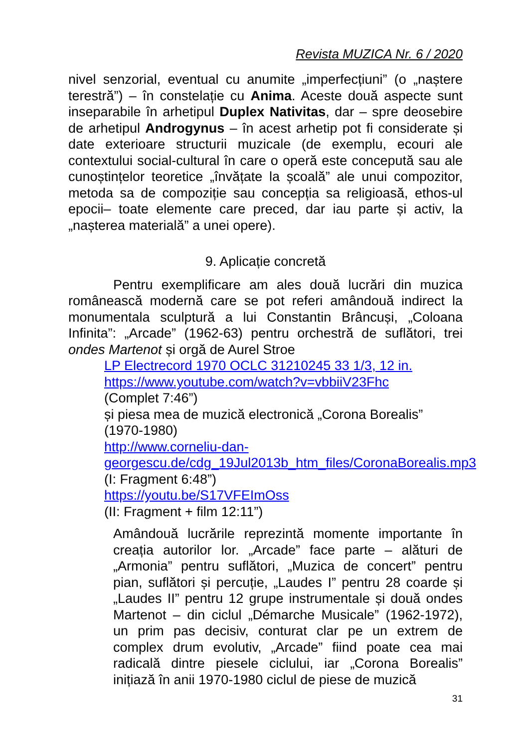Revista MUZICA Nr. 6 / 2020
nivel senzorial, eventual cu anumite „imperfecțiuni” (o „naștere terestră”) – în constelație cu Anima. Aceste două aspecte sunt inseparabile în arhetipul Duplex Nativitas, dar – spre deosebire de arhetipul Androgynus – în acest arhetip pot fi considerate și date exterioare structurii muzicale (de exemplu, ecouri ale contextului social-cultural în care o operă este concepută sau ale cunoștințelor teoretice „învățate la școală” ale unui compozitor, metoda sa de compoziție sau concepția sa religioasă, ethos-ul epocii– toate elemente care preced, dar iau parte și activ, la „nașterea materială” a unei opere).
9. Aplicație concretă
Pentru exemplificare am ales două lucrări din muzica românească modernă care se pot referi amândouă indirect la monumentala sculptură a lui Constantin Brâncuși, „Coloana Infinita”: „Arcade” (1962-63) pentru orchestră de suflători, trei ondes Martenot și orgă de Aurel Stroe
LP Electrecord 1970 OCLC 31210245 33 1/3, 12 in.
https://www.youtube.com/watch?v=vbbiiV23Fhc
(Complet 7:46”)
și piesa mea de muzică electronică „Corona Borealis” (1970-1980)
http://www.corneliu-dan-
georgescu.de/cdg_19Jul2013b_htm_files/CoronaBorealis.mp3
(I: Fragment 6:48”)
https://youtu.be/S17VFEImOss
(II: Fragment + film 12:11”)
Amândouă lucrările reprezintă momente importante în creația autorilor lor. „Arcade” face parte – alături de „Armonia” pentru suflători, „Muzica de concert” pentru pian, suflători și percuție, „Laudes I” pentru 28 coarde și „Laudes II” pentru 12 grupe instrumentale și două ondes Martenot – din ciclul „Démarche Musicale” (1962-1972), un prim pas decisiv, conturat clar pe un extrem de complex drum evolutiv, „Arcade” fiind poate cea mai radicală dintre piesele ciclului, iar „Corona Borealis” inițiază în anii 1970-1980 ciclul de piese de muzică
31